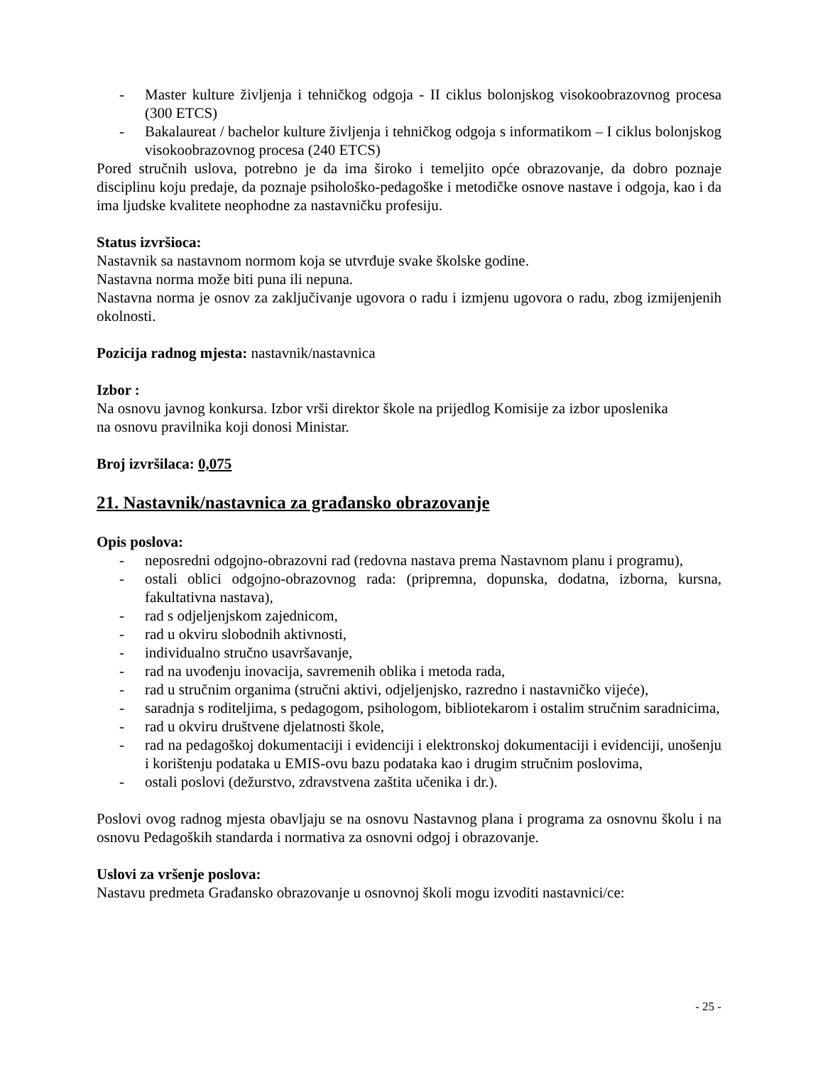- Master kulture življenja i tehničkog odgoja - II ciklus bolonjskog visokoobrazovnog procesa (300 ETCS)
- Bakalaureat / bachelor kulture življenja i tehničkog odgoja s informatikom – I ciklus bolonjskog visokoobrazovnog procesa (240 ETCS)
Pored stručnih uslova, potrebno je da ima široko i temeljito opće obrazovanje, da dobro poznaje disciplinu koju predaje, da poznaje psihološko-pedagoške i metodičke osnove nastave i odgoja, kao i da ima ljudske kvalitete neophodne za nastavničku profesiju.
Status izvršioca:
Nastavnik sa nastavnom normom koja se utvrđuje svake školske godine.
Nastavna norma može biti puna ili nepuna.
Nastavna norma je osnov za zaključivanje ugovora o radu i izmjenu ugovora o radu, zbog izmijenjenih okolnosti.
Pozicija radnog mjesta: nastavnik/nastavnica
Izbor :
Na osnovu javnog konkursa. Izbor vrši direktor škole na prijedlog Komisije za izbor uposlenika
na osnovu pravilnika koji donosi Ministar.
Broj izvršilaca: 0,075
21. Nastavnik/nastavnica za građansko obrazovanje
Opis poslova:
- neposredni odgojno-obrazovni rad (redovna nastava prema Nastavnom planu i programu),
- ostali oblici odgojno-obrazovnog rada: (pripremna, dopunska, dodatna, izborna, kursna, fakultativna nastava),
- rad s odjeljenjskom zajednicom,
- rad u okviru slobodnih aktivnosti,
- individualno stručno usavršavanje,
- rad na uvođenju inovacija, savremenih oblika i metoda rada,
- rad u stručnim organima (stručni aktivi, odjeljenjsko, razredno i nastavničko vijeće),
- saradnja s roditeljima, s pedagogom, psihologom, bibliotekarom i ostalim stručnim saradnicima,
- rad u okviru društvene djelatnosti škole,
- rad na pedagoškoj dokumentaciji i evidenciji i elektronskoj dokumentaciji i evidenciji, unošenju i korištenju podataka u EMIS-ovu bazu podataka kao i drugim stručnim poslovima,
- ostali poslovi (dežurstvo, zdravstvena zaštita učenika i dr.).
Poslovi ovog radnog mjesta obavljaju se na osnovu Nastavnog plana i programa za osnovnu školu i na osnovu Pedagoških standarda i normativa za osnovni odgoj i obrazovanje.
Uslovi za vršenje poslova:
Nastavu predmeta Građansko obrazovanje u osnovnoj školi mogu izvoditi nastavnici/ce:
- 25 -